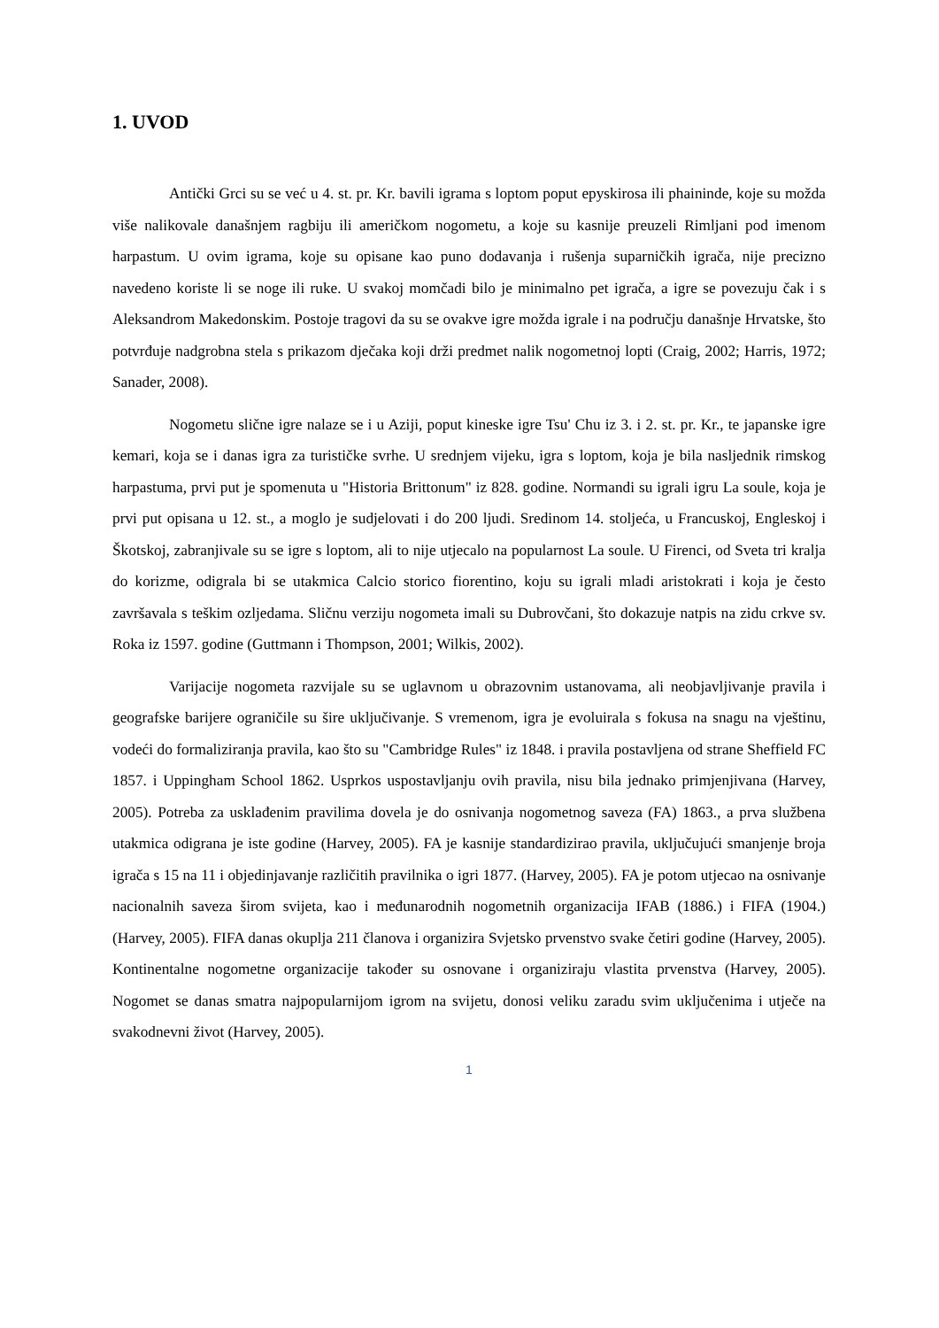1. UVOD
Antički Grci su se već u 4. st. pr. Kr. bavili igrama s loptom poput epyskirosa ili phaininde, koje su možda više nalikovale današnjem ragbiju ili američkom nogometu, a koje su kasnije preuzeli Rimljani pod imenom harpastum. U ovim igrama, koje su opisane kao puno dodavanja i rušenja suparničkih igrača, nije precizno navedeno koriste li se noge ili ruke. U svakoj momčadi bilo je minimalno pet igrača, a igre se povezuju čak i s Aleksandrom Makedonskim. Postoje tragovi da su se ovakve igre možda igrale i na području današnje Hrvatske, što potvrđuje nadgrobna stela s prikazom dječaka koji drži predmet nalik nogometnoj lopti (Craig, 2002; Harris, 1972; Sanader, 2008).
Nogometu slične igre nalaze se i u Aziji, poput kineske igre Tsu' Chu iz 3. i 2. st. pr. Kr., te japanske igre kemari, koja se i danas igra za turističke svrhe. U srednjem vijeku, igra s loptom, koja je bila nasljednik rimskog harpastuma, prvi put je spomenuta u "Historia Brittonum" iz 828. godine. Normandi su igrali igru La soule, koja je prvi put opisana u 12. st., a moglo je sudjelovati i do 200 ljudi. Sredinom 14. stoljeća, u Francuskoj, Engleskoj i Škotskoj, zabranjivale su se igre s loptom, ali to nije utjecalo na popularnost La soule. U Firenci, od Sveta tri kralja do korizme, odigrala bi se utakmica Calcio storico fiorentino, koju su igrali mladi aristokrati i koja je često završavala s teškim ozljedama. Sličnu verziju nogometa imali su Dubrovčani, što dokazuje natpis na zidu crkve sv. Roka iz 1597. godine (Guttmann i Thompson, 2001; Wilkis, 2002).
Varijacije nogometa razvijale su se uglavnom u obrazovnim ustanovama, ali neobjavljivanje pravila i geografske barijere ograničile su šire uključivanje. S vremenom, igra je evoluirala s fokusa na snagu na vještinu, vodeći do formaliziranja pravila, kao što su "Cambridge Rules" iz 1848. i pravila postavljena od strane Sheffield FC 1857. i Uppingham School 1862. Usprkos uspostavljanju ovih pravila, nisu bila jednako primjenjivana (Harvey, 2005). Potreba za usklađenim pravilima dovela je do osnivanja nogometnog saveza (FA) 1863., a prva službena utakmica odigrana je iste godine (Harvey, 2005). FA je kasnije standardizirao pravila, uključujući smanjenje broja igrača s 15 na 11 i objedinjavanje različitih pravilnika o igri 1877. (Harvey, 2005). FA je potom utjecao na osnivanje nacionalnih saveza širom svijeta, kao i međunarodnih nogometnih organizacija IFAB (1886.) i FIFA (1904.) (Harvey, 2005). FIFA danas okuplja 211 članova i organizira Svjetsko prvenstvo svake četiri godine (Harvey, 2005). Kontinentalne nogometne organizacije također su osnovane i organiziraju vlastita prvenstva (Harvey, 2005). Nogomet se danas smatra najpopularnijom igrom na svijetu, donosi veliku zaradu svim uključenima i utječe na svakodnevni život (Harvey, 2005).
1